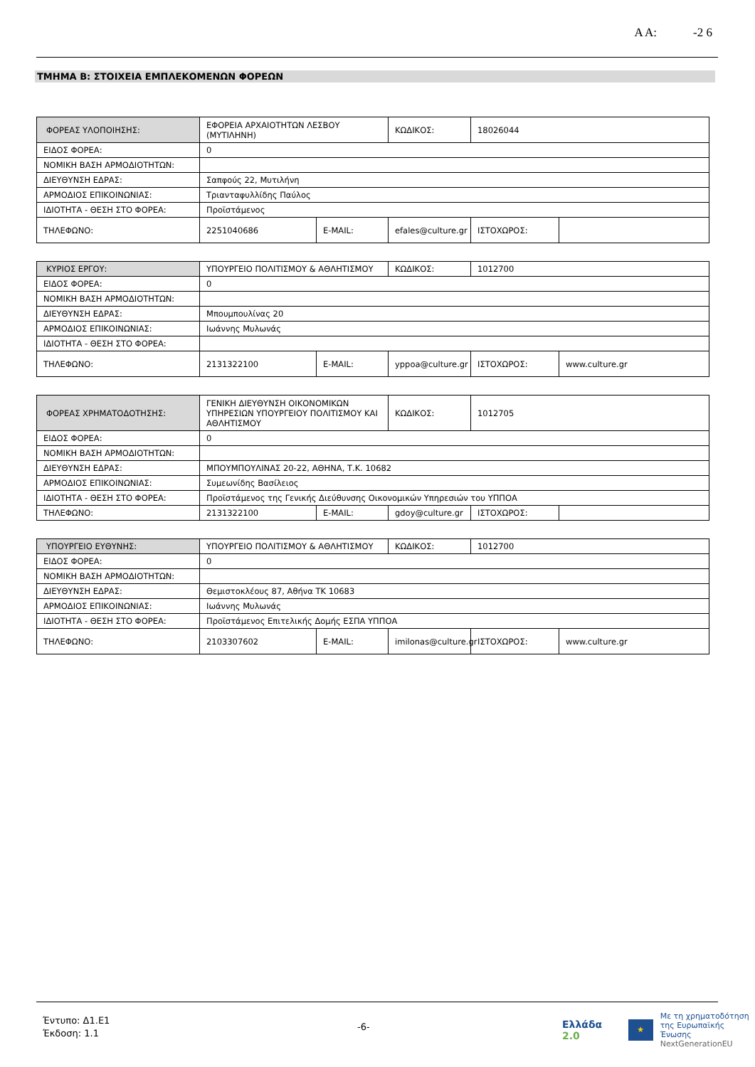Α Α: -2 6
ΤΜΗΜΑ Β: ΣΤΟΙΧΕΙΑ ΕΜΠΛΕΚΟΜΕΝΩΝ ΦΟΡΕΩΝ
| ΦΟΡΕΑΣ ΥΛΟΠΟΙΗΣΗΣ: | ΕΦΟΡΕΙΑ ΑΡΧΑΙΟΤΗΤΩΝ ΛΕΣΒΟΥ (ΜΥΤΙΛΗΝΗ) | | ΚΩΔΙΚΟΣ: | 18026044 | |
| ΕΙΔΟΣ ΦΟΡΕΑ: | 0 | | | | |
| ΝΟΜΙΚΗ ΒΑΣΗ ΑΡΜΟΔΙΟΤΗΤΩΝ: | | | | | |
| ΔΙΕΥΘΥΝΣΗ ΕΔΡΑΣ: | Σαπφούς 22, Μυτιλήνη | | | | |
| ΑΡΜΟΔΙΟΣ ΕΠΙΚΟΙΝΩΝΙΑΣ: | Τριανταφυλλίδης Παύλος | | | | |
| ΙΔΙΟΤΗΤΑ - ΘΕΣΗ ΣΤΟ ΦΟΡΕΑ: | Προϊστάμενος | | | | |
| ΤΗΛΕΦΩΝΟ: | 2251040686 | E-MAIL: | efales@culture.gr | ΙΣΤΟΧΩΡΟΣ: | |
| ΚΥΡΙΟΣ ΕΡΓΟΥ: | ΥΠΟΥΡΓΕΙΟ ΠΟΛΙΤΙΣΜΟΥ & ΑΘΛΗΤΙΣΜΟΥ | | ΚΩΔΙΚΟΣ: | 1012700 | |
| ΕΙΔΟΣ ΦΟΡΕΑ: | 0 | | | | |
| ΝΟΜΙΚΗ ΒΑΣΗ ΑΡΜΟΔΙΟΤΗΤΩΝ: | | | | | |
| ΔΙΕΥΘΥΝΣΗ ΕΔΡΑΣ: | Μπουμπουλίνας 20 | | | | |
| ΑΡΜΟΔΙΟΣ ΕΠΙΚΟΙΝΩΝΙΑΣ: | Ιωάννης Μυλωνάς | | | | |
| ΙΔΙΟΤΗΤΑ - ΘΕΣΗ ΣΤΟ ΦΟΡΕΑ: | | | | | |
| ΤΗΛΕΦΩΝΟ: | 2131322100 | E-MAIL: | yppoa@culture.gr | ΙΣΤΟΧΩΡΟΣ: | www.culture.gr |
| ΦΟΡΕΑΣ ΧΡΗΜΑΤΟΔΟΤΗΣΗΣ: | ΓΕΝΙΚΗ ΔΙΕΥΘΥΝΣΗ ΟΙΚΟΝΟΜΙΚΩΝ ΥΠΗΡΕΣΙΩΝ ΥΠΟΥΡΓΕΙΟΥ ΠΟΛΙΤΙΣΜΟΥ ΚΑΙ ΑΘΛΗΤΙΣΜΟΥ | | ΚΩΔΙΚΟΣ: | 1012705 | |
| ΕΙΔΟΣ ΦΟΡΕΑ: | 0 | | | | |
| ΝΟΜΙΚΗ ΒΑΣΗ ΑΡΜΟΔΙΟΤΗΤΩΝ: | | | | | |
| ΔΙΕΥΘΥΝΣΗ ΕΔΡΑΣ: | ΜΠΟΥΜΠΟΥΛΙΝΑΣ 20-22, ΑΘΗΝΑ, Τ.Κ. 10682 | | | | |
| ΑΡΜΟΔΙΟΣ ΕΠΙΚΟΙΝΩΝΙΑΣ: | Συμεωνίδης Βασίλειος | | | | |
| ΙΔΙΟΤΗΤΑ - ΘΕΣΗ ΣΤΟ ΦΟΡΕΑ: | Προϊστάμενος της Γενικής Διεύθυνσης Οικονομικών Υπηρεσιών του ΥΠΠΟΑ | | | | |
| ΤΗΛΕΦΩΝΟ: | 2131322100 | E-MAIL: | gdoy@culture.gr | ΙΣΤΟΧΩΡΟΣ: | |
| ΥΠΟΥΡΓΕΙΟ ΕΥΘΥΝΗΣ: | ΥΠΟΥΡΓΕΙΟ ΠΟΛΙΤΙΣΜΟΥ & ΑΘΛΗΤΙΣΜΟΥ | | ΚΩΔΙΚΟΣ: | 1012700 | |
| ΕΙΔΟΣ ΦΟΡΕΑ: | 0 | | | | |
| ΝΟΜΙΚΗ ΒΑΣΗ ΑΡΜΟΔΙΟΤΗΤΩΝ: | | | | | |
| ΔΙΕΥΘΥΝΣΗ ΕΔΡΑΣ: | Θεμιστοκλέους 87, Αθήνα ΤΚ 10683 | | | | |
| ΑΡΜΟΔΙΟΣ ΕΠΙΚΟΙΝΩΝΙΑΣ: | Ιωάννης Μυλωνάς | | | | |
| ΙΔΙΟΤΗΤΑ - ΘΕΣΗ ΣΤΟ ΦΟΡΕΑ: | Προϊστάμενος Επιτελικής Δομής ΕΣΠΑ ΥΠΠΟΑ | | | | |
| ΤΗΛΕΦΩΝΟ: | 2103307602 | E-MAIL: | imilonas@culture.gr | ΙΣΤΟΧΩΡΟΣ: | www.culture.gr |
Έντυπο: Δ1.Ε1
Έκδοση: 1.1
-6-
Ελλάδα 2.0 ★ Με τη χρηματοδότηση
της Ευρωπαϊκής Ένωσης
NextGenerationEU